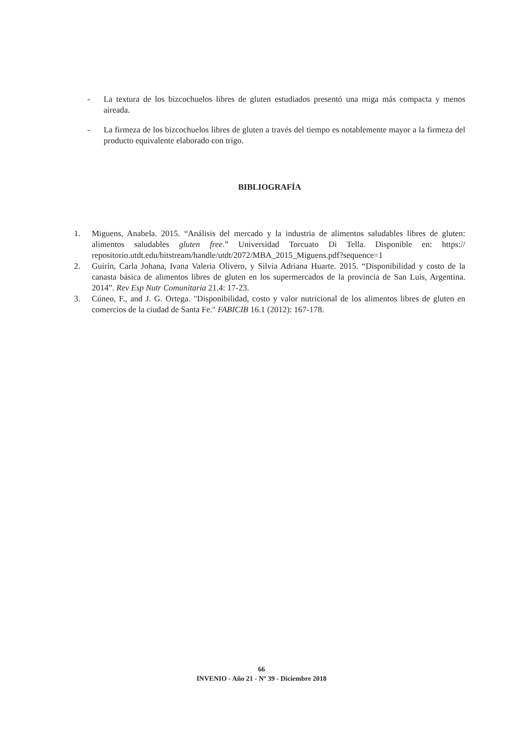- La textura de los bizcochuelos libres de gluten estudiados presentó una miga más compacta y menos aireada.
- La firmeza de los bizcochuelos libres de gluten a través del tiempo es notablemente mayor a la firmeza del producto equivalente elaborado con trigo.
BIBLIOGRAFÍA
1. Miguens, Anabela. 2015. “Análisis del mercado y la industria de alimentos saludables libres de gluten: alimentos saludables gluten free.” Universidad Torcuato Di Tella. Disponible en: https:// repositorio.utdt.edu/bitstream/handle/utdt/2072/MBA_2015_Miguens.pdf?sequence=1
2. Guirín, Carla Johana, Ivana Valeria Olivero, y Silvia Adriana Huarte. 2015. “Disponibilidad y costo de la canasta básica de alimentos libres de gluten en los supermercados de la provincia de San Luis, Argentina. 2014”. Rev Esp Nutr Comunitaria 21.4: 17-23.
3. Cúneo, F., and J. G. Ortega. "Disponibilidad, costo y valor nutricional de los alimentos libres de gluten en comercios de la ciudad de Santa Fe." FABICIB 16.1 (2012): 167-178.
66
INVENIO - Año 21 - Nº 39 - Diciembre 2018